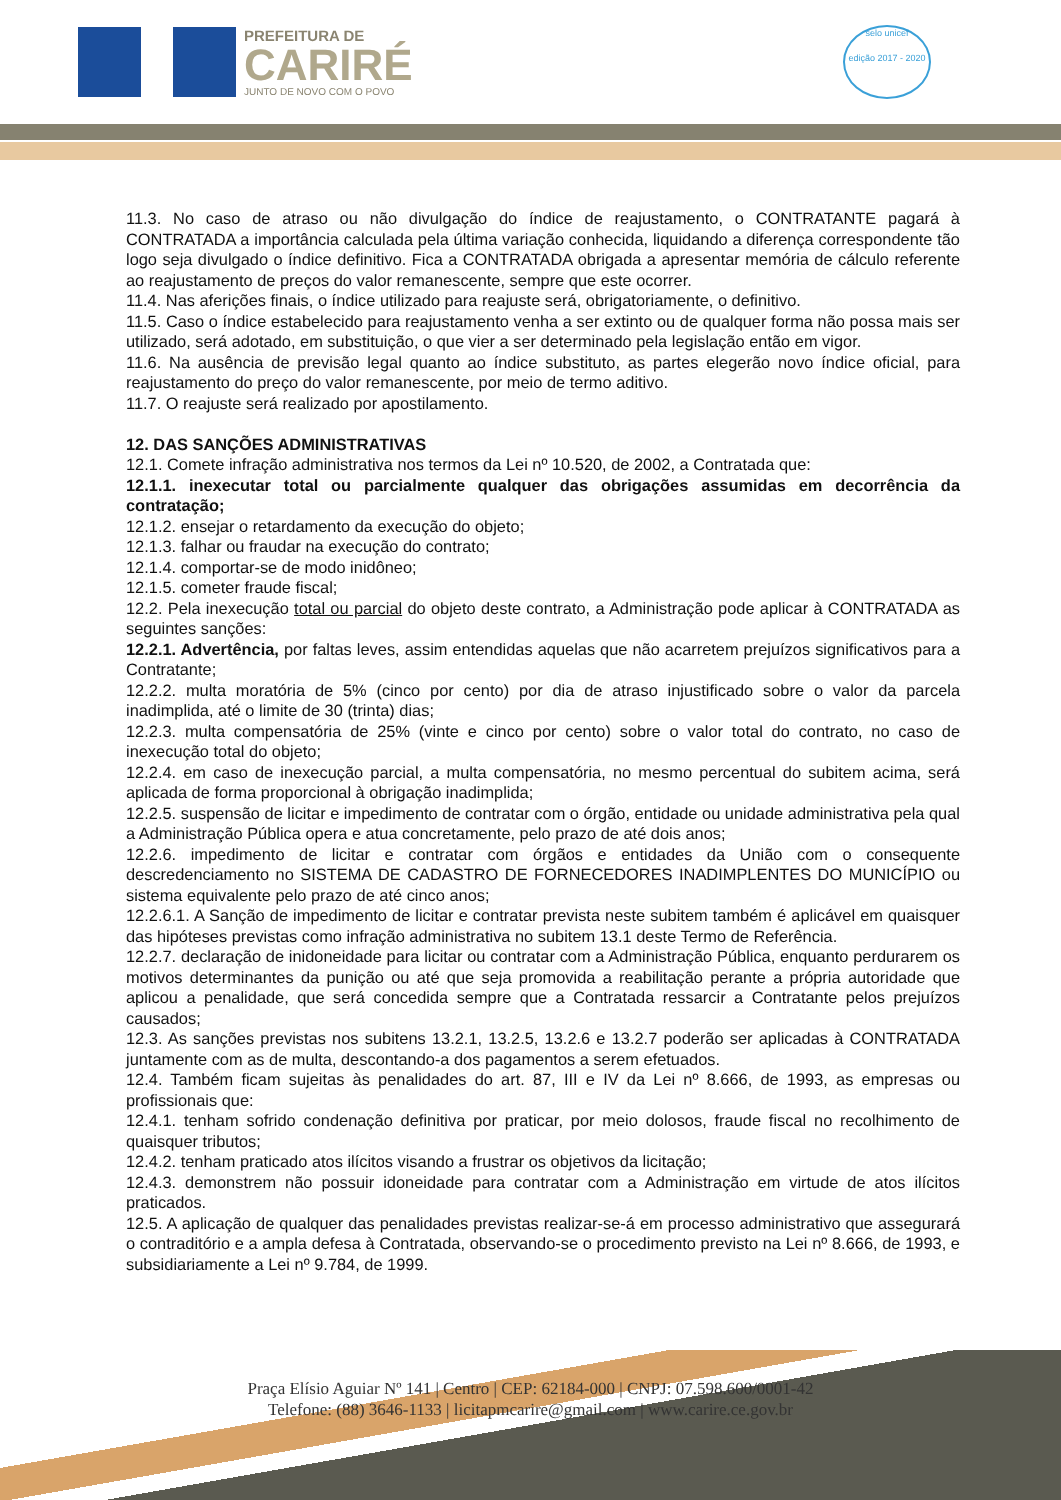PREFEITURA DE
CARIRÉ
JUNTO DE NOVO COM O POVO
selo unicef
edição 2017 - 2020
11.3. No caso de atraso ou não divulgação do índice de reajustamento, o CONTRATANTE pagará à CONTRATADA a importância calculada pela última variação conhecida, liquidando a diferença correspondente tão logo seja divulgado o índice definitivo. Fica a CONTRATADA obrigada a apresentar memória de cálculo referente ao reajustamento de preços do valor remanescente, sempre que este ocorrer.
11.4. Nas aferições finais, o índice utilizado para reajuste será, obrigatoriamente, o definitivo.
11.5. Caso o índice estabelecido para reajustamento venha a ser extinto ou de qualquer forma não possa mais ser utilizado, será adotado, em substituição, o que vier a ser determinado pela legislação então em vigor.
11.6. Na ausência de previsão legal quanto ao índice substituto, as partes elegerão novo índice oficial, para reajustamento do preço do valor remanescente, por meio de termo aditivo.
11.7. O reajuste será realizado por apostilamento.
12. DAS SANÇÕES ADMINISTRATIVAS
12.1. Comete infração administrativa nos termos da Lei nº 10.520, de 2002, a Contratada que:
12.1.1. inexecutar total ou parcialmente qualquer das obrigações assumidas em decorrência da contratação;
12.1.2. ensejar o retardamento da execução do objeto;
12.1.3. falhar ou fraudar na execução do contrato;
12.1.4. comportar-se de modo inidôneo;
12.1.5. cometer fraude fiscal;
12.2. Pela inexecução total ou parcial do objeto deste contrato, a Administração pode aplicar à CONTRATADA as seguintes sanções:
12.2.1. Advertência, por faltas leves, assim entendidas aquelas que não acarretem prejuízos significativos para a Contratante;
12.2.2. multa moratória de 5% (cinco por cento) por dia de atraso injustificado sobre o valor da parcela inadimplida, até o limite de 30 (trinta) dias;
12.2.3. multa compensatória de 25% (vinte e cinco por cento) sobre o valor total do contrato, no caso de inexecução total do objeto;
12.2.4. em caso de inexecução parcial, a multa compensatória, no mesmo percentual do subitem acima, será aplicada de forma proporcional à obrigação inadimplida;
12.2.5. suspensão de licitar e impedimento de contratar com o órgão, entidade ou unidade administrativa pela qual a Administração Pública opera e atua concretamente, pelo prazo de até dois anos;
12.2.6. impedimento de licitar e contratar com órgãos e entidades da União com o consequente descredenciamento no SISTEMA DE CADASTRO DE FORNECEDORES INADIMPLENTES DO MUNICÍPIO ou sistema equivalente pelo prazo de até cinco anos;
12.2.6.1. A Sanção de impedimento de licitar e contratar prevista neste subitem também é aplicável em quaisquer das hipóteses previstas como infração administrativa no subitem 13.1 deste Termo de Referência.
12.2.7. declaração de inidoneidade para licitar ou contratar com a Administração Pública, enquanto perdurarem os motivos determinantes da punição ou até que seja promovida a reabilitação perante a própria autoridade que aplicou a penalidade, que será concedida sempre que a Contratada ressarcir a Contratante pelos prejuízos causados;
12.3. As sanções previstas nos subitens 13.2.1, 13.2.5, 13.2.6 e 13.2.7 poderão ser aplicadas à CONTRATADA juntamente com as de multa, descontando-a dos pagamentos a serem efetuados.
12.4. Também ficam sujeitas às penalidades do art. 87, III e IV da Lei nº 8.666, de 1993, as empresas ou profissionais que:
12.4.1. tenham sofrido condenação definitiva por praticar, por meio dolosos, fraude fiscal no recolhimento de quaisquer tributos;
12.4.2. tenham praticado atos ilícitos visando a frustrar os objetivos da licitação;
12.4.3. demonstrem não possuir idoneidade para contratar com a Administração em virtude de atos ilícitos praticados.
12.5. A aplicação de qualquer das penalidades previstas realizar-se-á em processo administrativo que assegurará o contraditório e a ampla defesa à Contratada, observando-se o procedimento previsto na Lei nº 8.666, de 1993, e subsidiariamente a Lei nº 9.784, de 1999.
Praça Elísio Aguiar Nº 141 | Centro | CEP: 62184-000 | CNPJ: 07.598.600/0001-42
Telefone: (88) 3646-1133 | licitapmcarire@gmail.com | www.carire.ce.gov.br